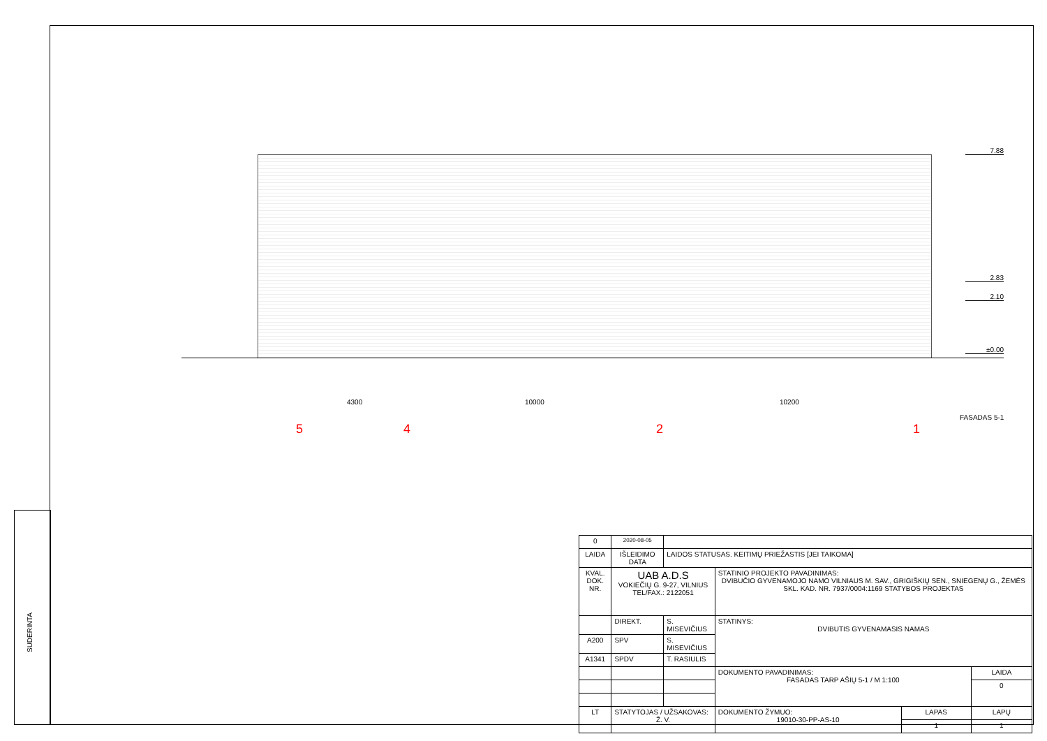SUDERINTA
7.88
2.83
2.10
±0.00
4300 10000 10200
FASADAS 5-1
5 4 2 1
| 0 | 2020-08-05 | | | | |
| LAIDA | IŠLEIDIMO DATA | LAIDOS STATUSAS. KEITIMŲ PRIEŽASTIS [JEI TAIKOMA] | | | |
| KVAL. DOK. NR. | UAB A.D.S VOKIEČIŲ G. 9-27, VILNIUS TEL/FAX.: 2122051 | | STATINIO PROJEKTO PAVADINIMAS: DVIBUČIO GYVENAMOJO NAMO VILNIAUS M. SAV., GRIGIŠKIŲ SEN., SNIEGENŲ G., ŽEMĖS SKL. KAD. NR. 7937/0004:1169 STATYBOS PROJEKTAS | | |
| | DIREKT. | S. MISEVIČIUS | STATINYS: DVIBUTIS GYVENAMASIS NAMAS | | |
| A200 | SPV | S. MISEVIČIUS | | | |
| A1341 | SPDV | T. RASIULIS | | | |
| | | | DOKUMENTO PAVADINIMAS: FASADAS TARP AŠIŲ 5-1 / M 1:100 | | LAIDA |
| | | | | | 0 |
| LT | STATYTOJAS / UŽSAKOVAS: Ž. V. | | DOKUMENTO ŽYMUO: 19010-30-PP-AS-10 | LAPAS | LAPŲ |
| | | | | 1 | 1 |